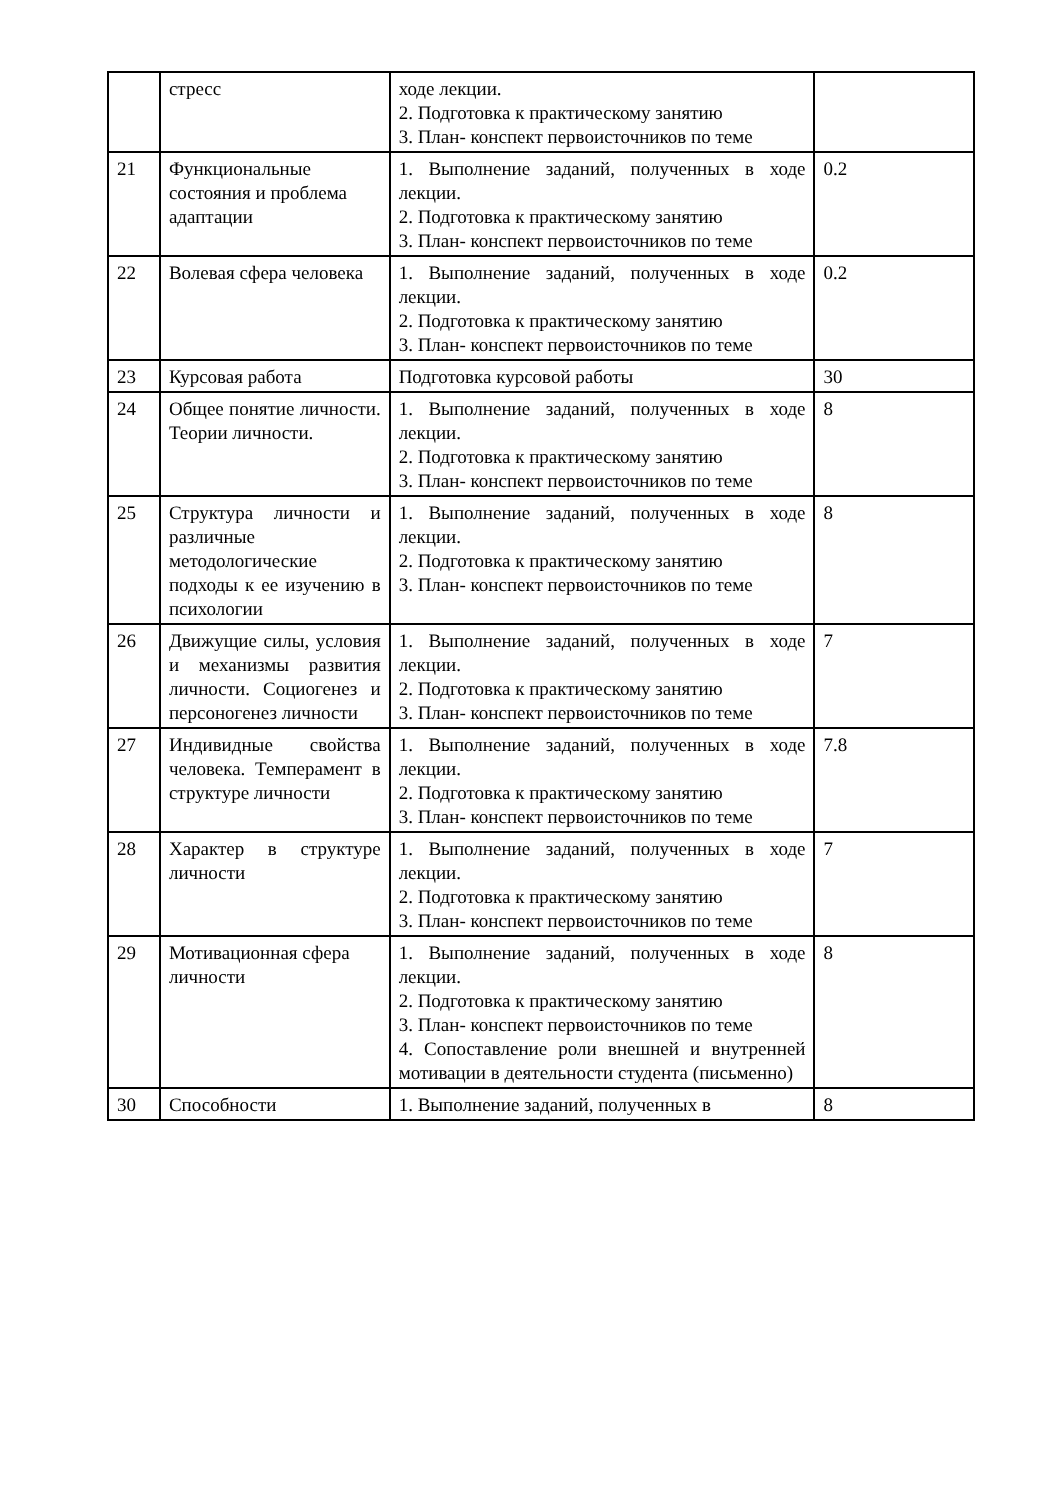| | стресс | ходе лекции. 2. Подготовка к практическому занятию 3. План- конспект первоисточников по теме | |
| 21 | Функциональные состояния и проблема адаптации | 1. Выполнение заданий, полученных в ходе лекции. 2. Подготовка к практическому занятию 3. План- конспект первоисточников по теме | 0.2 |
| 22 | Волевая сфера человека | 1. Выполнение заданий, полученных в ходе лекции. 2. Подготовка к практическому занятию 3. План- конспект первоисточников по теме | 0.2 |
| 23 | Курсовая работа | Подготовка курсовой работы | 30 |
| 24 | Общее понятие личности. Теории личности. | 1. Выполнение заданий, полученных в ходе лекции. 2. Подготовка к практическому занятию 3. План- конспект первоисточников по теме | 8 |
| 25 | Структура личности и различные методологические подходы к ее изучению в психологии | 1. Выполнение заданий, полученных в ходе лекции. 2. Подготовка к практическому занятию 3. План- конспект первоисточников по теме | 8 |
| 26 | Движущие силы, условия и механизмы развития личности. Социогенез и персоногенез личности | 1. Выполнение заданий, полученных в ходе лекции. 2. Подготовка к практическому занятию 3. План- конспект первоисточников по теме | 7 |
| 27 | Индивидные свойства человека. Темперамент в структуре личности | 1. Выполнение заданий, полученных в ходе лекции. 2. Подготовка к практическому занятию 3. План- конспект первоисточников по теме | 7.8 |
| 28 | Характер в структуре личности | 1. Выполнение заданий, полученных в ходе лекции. 2. Подготовка к практическому занятию 3. План- конспект первоисточников по теме | 7 |
| 29 | Мотивационная сфера личности | 1. Выполнение заданий, полученных в ходе лекции. 2. Подготовка к практическому занятию 3. План- конспект первоисточников по теме 4. Сопоставление роли внешней и внутренней мотивации в деятельности студента (письменно) | 8 |
| 30 | Способности | 1. Выполнение заданий, полученных в | 8 |